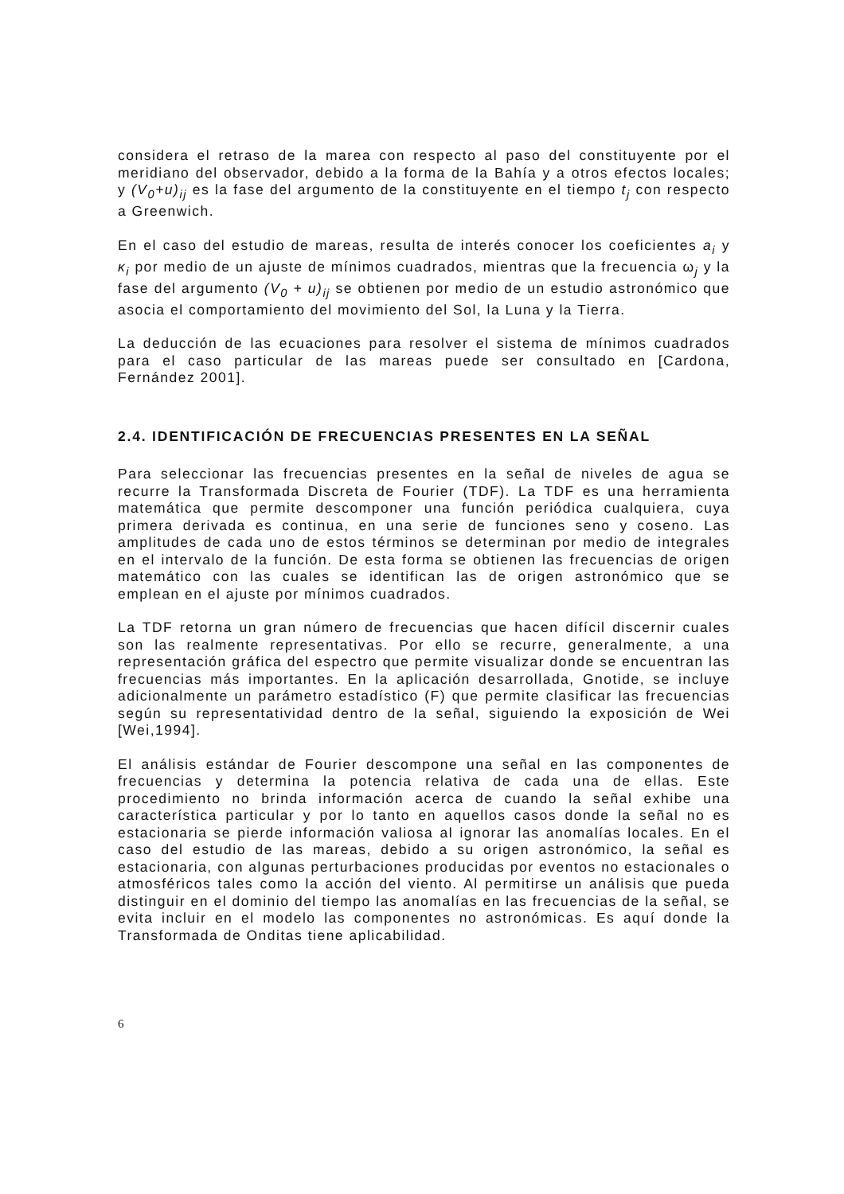considera el retraso de la marea con respecto al paso del constituyente por el meridiano del observador, debido a la forma de la Bahía y a otros efectos locales; y (V<sub>0</sub>+u)<sub>ij</sub> es la fase del argumento de la constituyente en el tiempo t<sub>j</sub> con respecto a Greenwich.
En el caso del estudio de mareas, resulta de interés conocer los coeficientes a<sub>i</sub> y κ<sub>i</sub> por medio de un ajuste de mínimos cuadrados, mientras que la frecuencia ω<sub>j</sub> y la fase del argumento (V<sub>0</sub> + u)<sub>ij</sub> se obtienen por medio de un estudio astronómico que asocia el comportamiento del movimiento del Sol, la Luna y la Tierra.
La deducción de las ecuaciones para resolver el sistema de mínimos cuadrados para el caso particular de las mareas puede ser consultado en [Cardona, Fernández 2001].
2.4. IDENTIFICACIÓN DE FRECUENCIAS PRESENTES EN LA SEÑAL
Para seleccionar las frecuencias presentes en la señal de niveles de agua se recurre la Transformada Discreta de Fourier (TDF). La TDF es una herramienta matemática que permite descomponer una función periódica cualquiera, cuya primera derivada es continua, en una serie de funciones seno y coseno. Las amplitudes de cada uno de estos términos se determinan por medio de integrales en el intervalo de la función. De esta forma se obtienen las frecuencias de origen matemático con las cuales se identifican las de origen astronómico que se emplean en el ajuste por mínimos cuadrados.
La TDF retorna un gran número de frecuencias que hacen difícil discernir cuales son las realmente representativas. Por ello se recurre, generalmente, a una representación gráfica del espectro que permite visualizar donde se encuentran las frecuencias más importantes. En la aplicación desarrollada, Gnotide, se incluye adicionalmente un parámetro estadístico (F) que permite clasificar las frecuencias según su representatividad dentro de la señal, siguiendo la exposición de Wei [Wei,1994].
El análisis estándar de Fourier descompone una señal en las componentes de frecuencias y determina la potencia relativa de cada una de ellas. Este procedimiento no brinda información acerca de cuando la señal exhibe una característica particular y por lo tanto en aquellos casos donde la señal no es estacionaria se pierde información valiosa al ignorar las anomalías locales. En el caso del estudio de las mareas, debido a su origen astronómico, la señal es estacionaria, con algunas perturbaciones producidas por eventos no estacionales o atmosféricos tales como la acción del viento. Al permitirse un análisis que pueda distinguir en el dominio del tiempo las anomalías en las frecuencias de la señal, se evita incluir en el modelo las componentes no astronómicas. Es aquí donde la Transformada de Onditas tiene aplicabilidad.
6